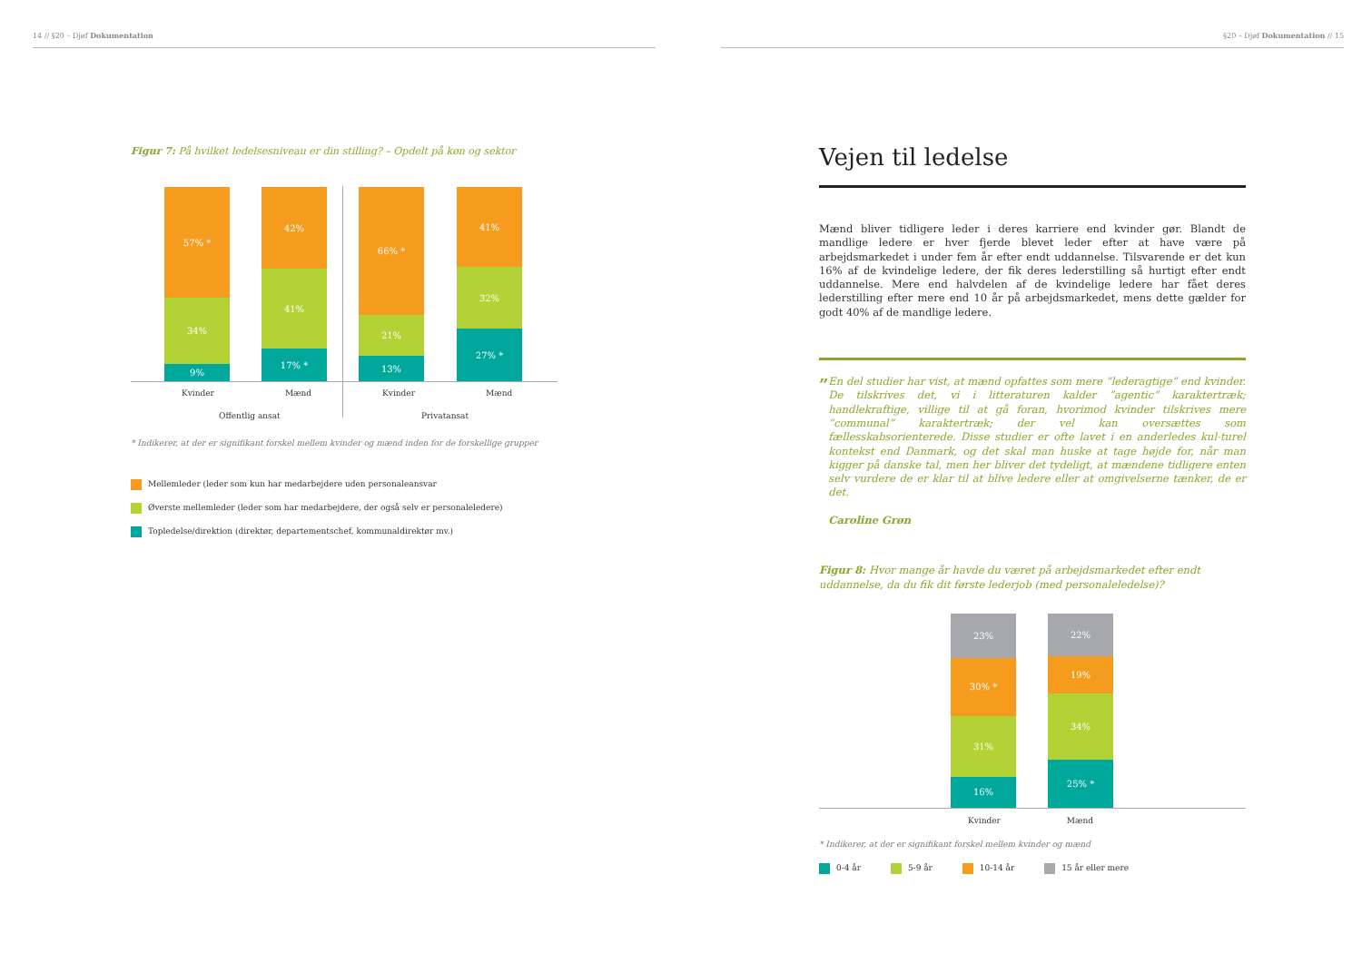14 // §20 – Djøf Dokumentation
Figur 7: På hvilket ledelsesniveau er din stilling? – Opdelt på køn og sektor
57% *
34%
9%
42%
41%
17% *
66% *
21%
13%
41%
32%
27% *
Kvinder Mænd Kvinder Mænd
Offentlig ansat Privatansat
* Indikerer, at der er signifikant forskel mellem kvinder og mænd inden for de forskellige grupper
Mellemleder (leder som kun har medarbejdere uden personaleansvar
Øverste mellemleder (leder som har medarbejdere, der også selv er personaleledere)
Topledelse/direktion (direktør, departementschef, kommunaldirektør mv.)
§20 – Djøf Dokumentation // 15
Vejen til ledelse
Mænd bliver tidligere leder i deres karriere end kvinder gør. Blandt de mandlige ledere er hver fjerde blevet leder efter at have være på arbejdsmarkedet i under fem år efter endt uddannelse. Tilsvarende er det kun 16% af de kvindelige ledere, der fik deres lederstilling så hurtigt efter endt uddannelse. Mere end halvdelen af de kvindelige ledere har fået deres lederstilling efter mere end 10 år på arbejdsmarkedet, mens dette gælder for godt 40% af de mandlige ledere.
”
En del studier har vist, at mænd opfattes som mere ”lederagtige” end kvinder. De tilskrives det, vi i litteraturen kalder ”agentic” karaktertræk; handlekraftige, villige til at gå foran, hvorimod kvinder tilskrives mere ”communal” karaktertræk; der vel kan oversættes som fællesskabsorienterede. Disse studier er ofte lavet i en anderledes kul-turel kontekst end Danmark, og det skal man huske at tage højde for, når man kigger på danske tal, men her bliver det tydeligt, at mændene tidligere enten selv vurdere de er klar til at blive ledere eller at omgivelserne tænker, de er det.
Caroline Grøn
Figur 8: Hvor mange år havde du været på arbejdsmarkedet efter endt uddannelse, da du fik dit første lederjob (med personaleledelse)?
23%
30% *
31%
16%
22%
19%
34%
25% *
Kvinder Mænd
* Indikerer, at der er signifikant forskel mellem kvinder og mænd
0-4 år 5-9 år 10-14 år 15 år eller mere